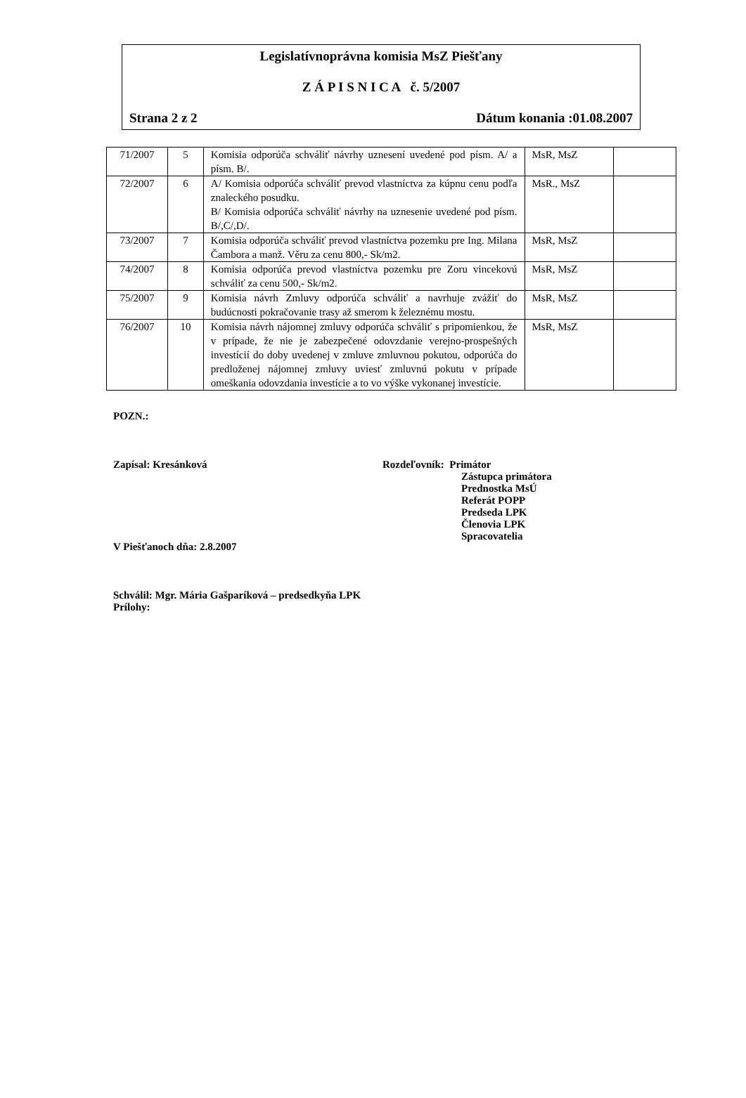Legislatívnoprávna komisia MsZ Piešťany
Z Á P I S N I C A č. 5/2007
Strana 2 z 2 Dátum konania :01.08.2007
| 71/2007 | 5 | Komisia odporúča schváliť návrhy uznesení uvedené pod písm. A/ a písm. B/. | MsR, MsZ | |
| 72/2007 | 6 | A/ Komisia odporúča schváliť prevod vlastníctva za kúpnu cenu podľa znaleckého posudku. B/ Komisia odporúča schváliť návrhy na uznesenie uvedené pod písm. B/,C/,D/. | MsR., MsZ | |
| 73/2007 | 7 | Komisia odporúča schváliť prevod vlastníctva pozemku pre Ing. Milana Čambora a manž. Věru za cenu 800,- Sk/m2. | MsR, MsZ | |
| 74/2007 | 8 | Komisia odporúča prevod vlastníctva pozemku pre Zoru vincekovú schváliť za cenu 500,- Sk/m2. | MsR, MsZ | |
| 75/2007 | 9 | Komisia návrh Zmluvy odporúča schváliť a navrhuje zvážiť do budúcnosti pokračovanie trasy až smerom k železnému mostu. | MsR, MsZ | |
| 76/2007 | 10 | Komisia návrh nájomnej zmluvy odporúča schváliť s pripomienkou, že v prípade, že nie je zabezpečené odovzdanie verejno-prospešných investícií do doby uvedenej v zmluve zmluvnou pokutou, odporúča do predloženej nájomnej zmluvy uviesť zmluvnú pokutu v prípade omeškania odovzdania investície a to vo výške vykonanej investície. | MsR, MsZ | |
POZN.:
Zapísal: Kresánková Rozdeľovník: Primátor
Zástupca primátora
Prednostka MsÚ
Referát POPP
Predseda LPK
Členovia LPK
Spracovatelia
V Piešťanoch dňa: 2.8.2007
Schválil: Mgr. Mária Gašparíková – predsedkyňa LPK
Prílohy: